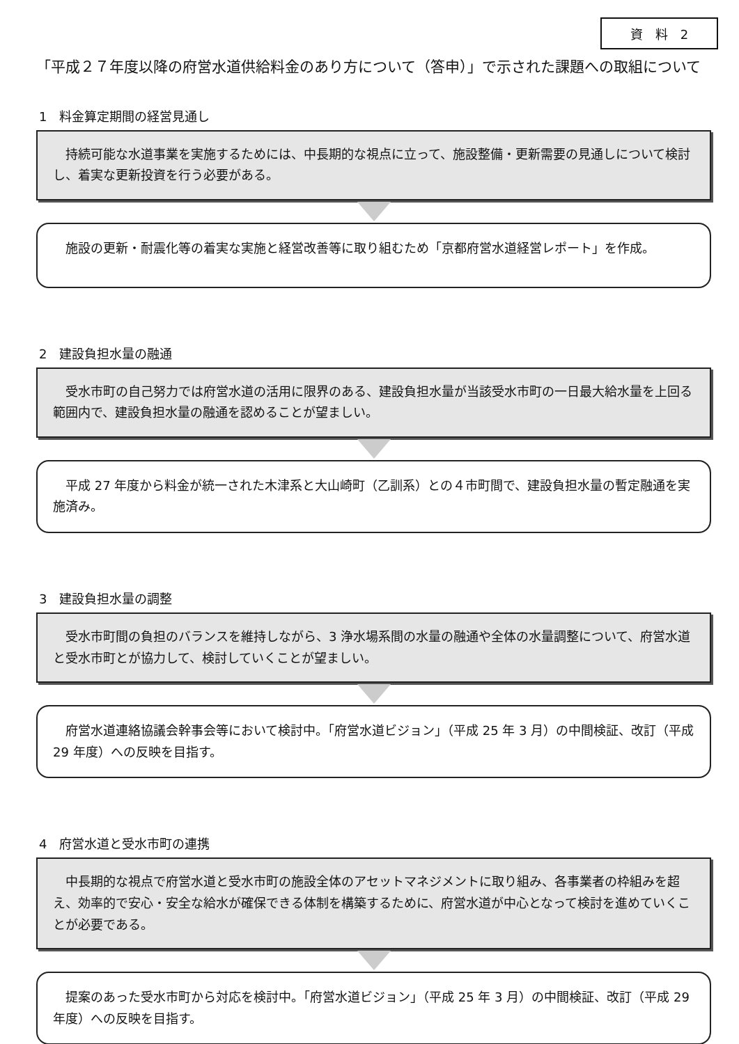資　料　2
「平成２７年度以降の府営水道供給料金のあり方について（答申）」で示された課題への取組について
1　料金算定期間の経営見通し
　持続可能な水道事業を実施するためには、中長期的な視点に立って、施設整備・更新需要の見通しについて検討し、着実な更新投資を行う必要がある。
　施設の更新・耐震化等の着実な実施と経営改善等に取り組むため「京都府営水道経営レポート」を作成。
2　建設負担水量の融通
　受水市町の自己努力では府営水道の活用に限界のある、建設負担水量が当該受水市町の一日最大給水量を上回る範囲内で、建設負担水量の融通を認めることが望ましい。
　平成 27 年度から料金が統一された木津系と大山崎町（乙訓系）との４市町間で、建設負担水量の暫定融通を実施済み。
3　建設負担水量の調整
　受水市町間の負担のバランスを維持しながら、3 浄水場系間の水量の融通や全体の水量調整について、府営水道と受水市町とが協力して、検討していくことが望ましい。
　府営水道連絡協議会幹事会等において検討中。「府営水道ビジョン」（平成 25 年 3 月）の中間検証、改訂（平成 29 年度）への反映を目指す。
4　府営水道と受水市町の連携
　中長期的な視点で府営水道と受水市町の施設全体のアセットマネジメントに取り組み、各事業者の枠組みを超え、効率的で安心・安全な給水が確保できる体制を構築するために、府営水道が中心となって検討を進めていくことが必要である。
　提案のあった受水市町から対応を検討中。「府営水道ビジョン」（平成 25 年 3 月）の中間検証、改訂（平成 29 年度）への反映を目指す。